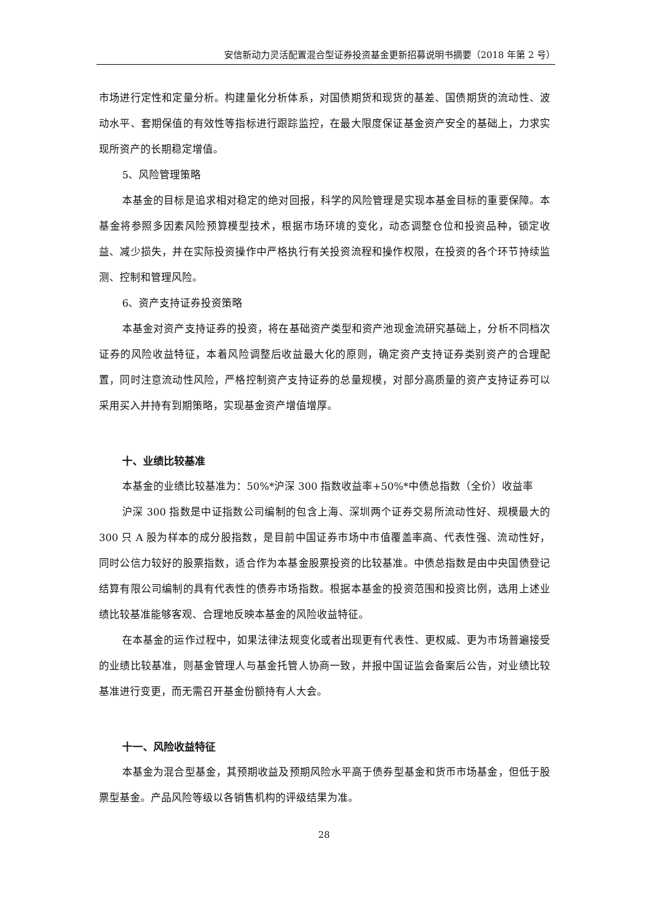安信新动力灵活配置混合型证券投资基金更新招募说明书摘要（2018 年第 2 号）
市场进行定性和定量分析。构建量化分析体系，对国债期货和现货的基差、国债期货的流动性、波动水平、套期保值的有效性等指标进行跟踪监控，在最大限度保证基金资产安全的基础上，力求实现所资产的长期稳定增值。
5、风险管理策略
本基金的目标是追求相对稳定的绝对回报，科学的风险管理是实现本基金目标的重要保障。本基金将参照多因素风险预算模型技术，根据市场环境的变化，动态调整仓位和投资品种，锁定收益、减少损失，并在实际投资操作中严格执行有关投资流程和操作权限，在投资的各个环节持续监测、控制和管理风险。
6、资产支持证券投资策略
本基金对资产支持证券的投资，将在基础资产类型和资产池现金流研究基础上，分析不同档次证券的风险收益特征，本着风险调整后收益最大化的原则，确定资产支持证券类别资产的合理配置，同时注意流动性风险，严格控制资产支持证券的总量规模，对部分高质量的资产支持证券可以采用买入并持有到期策略，实现基金资产增值增厚。
十、业绩比较基准
本基金的业绩比较基准为：50%*沪深 300 指数收益率+50%*中债总指数（全价）收益率
沪深 300 指数是中证指数公司编制的包含上海、深圳两个证券交易所流动性好、规模最大的 300 只 A 股为样本的成分股指数，是目前中国证券市场中市值覆盖率高、代表性强、流动性好，同时公信力较好的股票指数，适合作为本基金股票投资的比较基准。中债总指数是由中央国债登记结算有限公司编制的具有代表性的债券市场指数。根据本基金的投资范围和投资比例，选用上述业绩比较基准能够客观、合理地反映本基金的风险收益特征。
在本基金的运作过程中，如果法律法规变化或者出现更有代表性、更权威、更为市场普遍接受的业绩比较基准，则基金管理人与基金托管人协商一致，并报中国证监会备案后公告，对业绩比较基准进行变更，而无需召开基金份额持有人大会。
十一、风险收益特征
本基金为混合型基金，其预期收益及预期风险水平高于债券型基金和货币市场基金，但低于股票型基金。产品风险等级以各销售机构的评级结果为准。
28